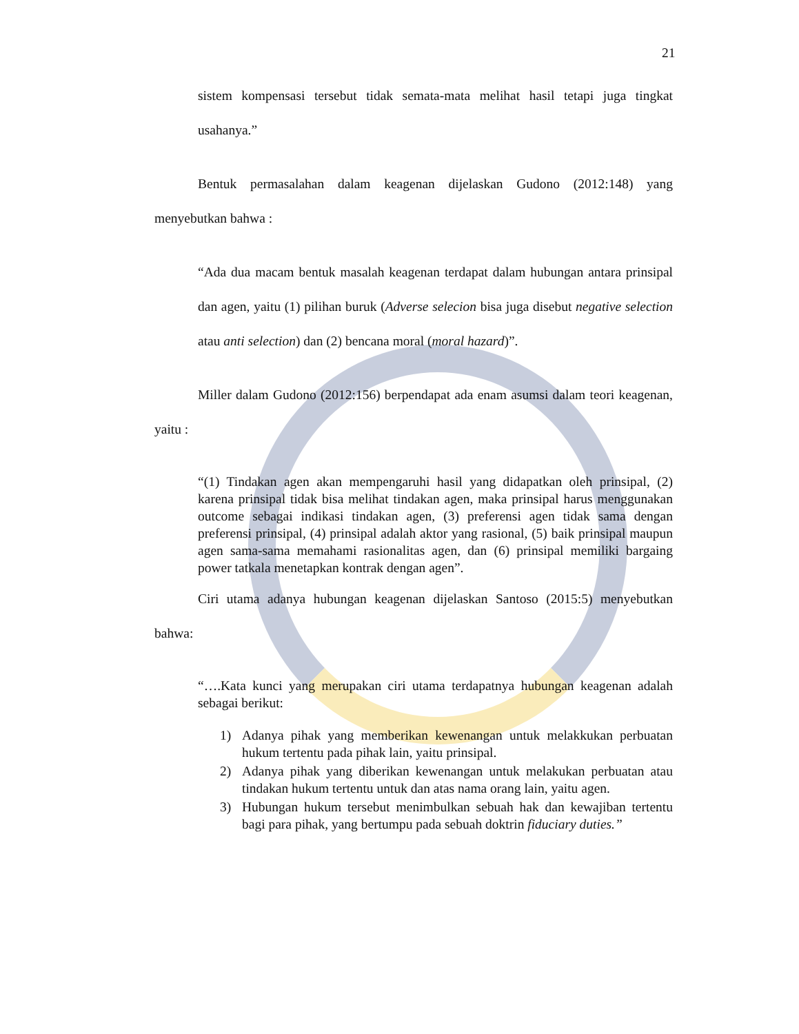21
sistem kompensasi tersebut tidak semata-mata melihat hasil tetapi juga tingkat usahanya.”
Bentuk permasalahan dalam keagenan dijelaskan Gudono (2012:148) yang menyebutkan bahwa :
“Ada dua macam bentuk masalah keagenan terdapat dalam hubungan antara prinsipal dan agen, yaitu (1) pilihan buruk (Adverse selecion bisa juga disebut negative selection atau anti selection) dan (2) bencana moral (moral hazard)”.
Miller dalam Gudono (2012:156) berpendapat ada enam asumsi dalam teori keagenan, yaitu :
“(1) Tindakan agen akan mempengaruhi hasil yang didapatkan oleh prinsipal, (2) karena prinsipal tidak bisa melihat tindakan agen, maka prinsipal harus menggunakan outcome sebagai indikasi tindakan agen, (3) preferensi agen tidak sama dengan preferensi prinsipal, (4) prinsipal adalah aktor yang rasional, (5) baik prinsipal maupun agen sama-sama memahami rasionalitas agen, dan (6) prinsipal memiliki bargaing power tatkala menetapkan kontrak dengan agen”.
Ciri utama adanya hubungan keagenan dijelaskan Santoso (2015:5) menyebutkan bahwa:
“….Kata kunci yang merupakan ciri utama terdapatnya hubungan keagenan adalah sebagai berikut:
1) Adanya pihak yang memberikan kewenangan untuk melakkukan perbuatan hukum tertentu pada pihak lain, yaitu prinsipal.
2) Adanya pihak yang diberikan kewenangan untuk melakukan perbuatan atau tindakan hukum tertentu untuk dan atas nama orang lain, yaitu agen.
3) Hubungan hukum tersebut menimbulkan sebuah hak dan kewajiban tertentu bagi para pihak, yang bertumpu pada sebuah doktrin fiduciary duties.”